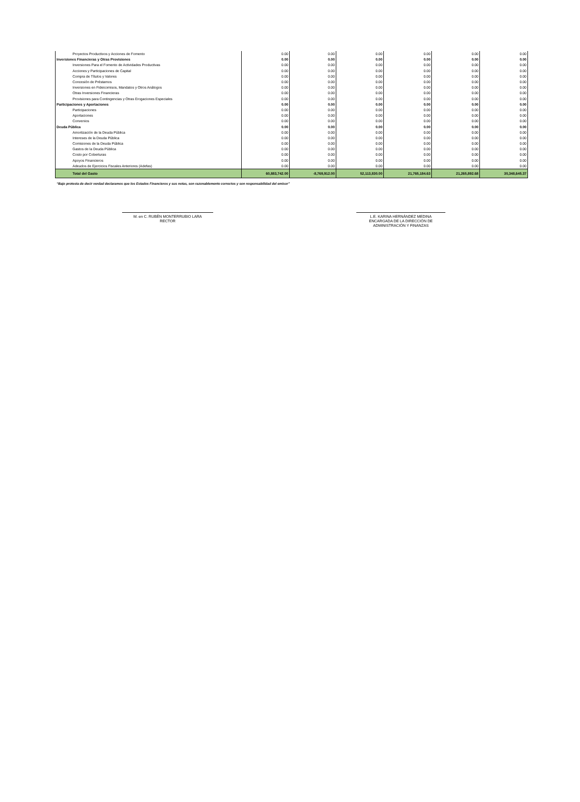| Proyectos Productivos y Acciones de Fomento | 0.00 | 0.00 | 0.00 | 0.00 | 0.00 | 0.00 |
| Inversiones Financieras y Otras Provisiones | 0.00 | 0.00 | 0.00 | 0.00 | 0.00 | 0.00 |
| Inversiones Para el Fomento de Actividades Productivas | 0.00 | 0.00 | 0.00 | 0.00 | 0.00 | 0.00 |
| Acciones y Participaciones de Capital | 0.00 | 0.00 | 0.00 | 0.00 | 0.00 | 0.00 |
| Compra de Títulos y Valores | 0.00 | 0.00 | 0.00 | 0.00 | 0.00 | 0.00 |
| Concesión de Préstamos | 0.00 | 0.00 | 0.00 | 0.00 | 0.00 | 0.00 |
| Inversiones en Fideicomisos, Mandatos y Otros Análogos | 0.00 | 0.00 | 0.00 | 0.00 | 0.00 | 0.00 |
| Otras Inversiones Financieras | 0.00 | 0.00 | 0.00 | 0.00 | 0.00 | 0.00 |
| Provisiones para Contingencias y Otras Erogaciones Especiales | 0.00 | 0.00 | 0.00 | 0.00 | 0.00 | 0.00 |
| Participaciones y Aportaciones | 0.00 | 0.00 | 0.00 | 0.00 | 0.00 | 0.00 |
| Participaciones | 0.00 | 0.00 | 0.00 | 0.00 | 0.00 | 0.00 |
| Aportaciones | 0.00 | 0.00 | 0.00 | 0.00 | 0.00 | 0.00 |
| Convenios | 0.00 | 0.00 | 0.00 | 0.00 | 0.00 | 0.00 |
| Deuda Pública | 0.00 | 0.00 | 0.00 | 0.00 | 0.00 | 0.00 |
| Amortización de la Deuda Pública | 0.00 | 0.00 | 0.00 | 0.00 | 0.00 | 0.00 |
| Intereses de la Deuda Pública | 0.00 | 0.00 | 0.00 | 0.00 | 0.00 | 0.00 |
| Comisiones de la Deuda Pública | 0.00 | 0.00 | 0.00 | 0.00 | 0.00 | 0.00 |
| Gastos de la Deuda Pública | 0.00 | 0.00 | 0.00 | 0.00 | 0.00 | 0.00 |
| Costo por Coberturas | 0.00 | 0.00 | 0.00 | 0.00 | 0.00 | 0.00 |
| Apoyos Financieros | 0.00 | 0.00 | 0.00 | 0.00 | 0.00 | 0.00 |
| Adeudos de Ejercicios Fiscales Anteriores (Adefas) | 0.00 | 0.00 | 0.00 | 0.00 | 0.00 | 0.00 |
| Total del Gasto | 60,883,742.00 | -8,769,912.00 | 52,113,830.00 | 21,765,184.63 | 21,265,892.68 | 30,348,645.37 |
“Bajo protesta de decir verdad declaramos que los Estados Financieros y sus notas, son razonablemente correctos y son responsabilidad del emisor”
M. en C. RUBÉN MONTERRUBIO LARA
RECTOR
L.E. KARINA HERNÁNDEZ MEDINA
ENCARGADA DE LA DIRECCIÓN DE
ADMINISTRACIÓN Y FINANZAS